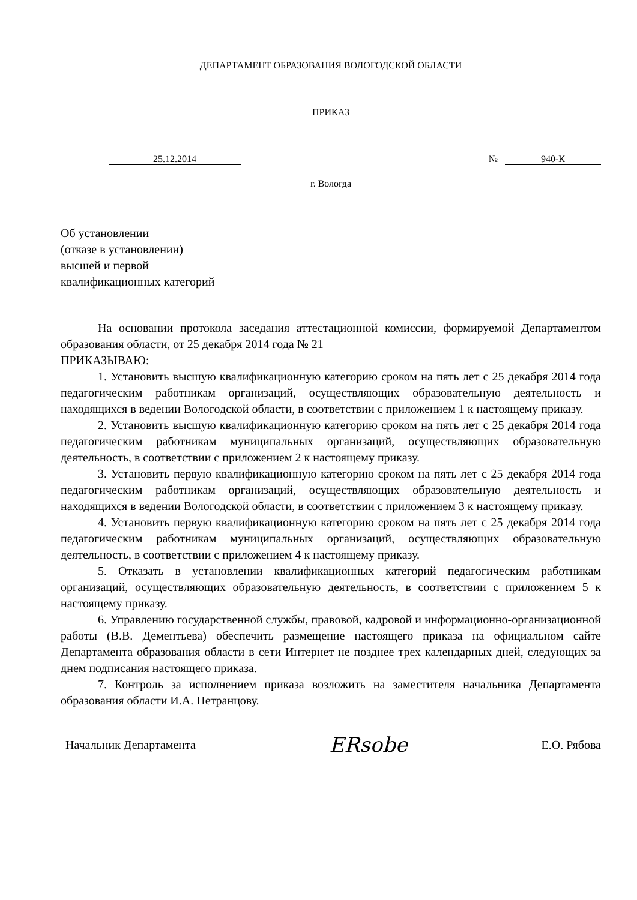ДЕПАРТАМЕНТ ОБРАЗОВАНИЯ ВОЛОГОДСКОЙ ОБЛАСТИ
ПРИКАЗ
25.12.2014 № 940-К
г. Вологда
Об установлении
(отказе в установлении)
высшей и первой
квалификационных категорий
На основании протокола заседания аттестационной комиссии, формируемой Департаментом образования области, от 25 декабря 2014 года № 21
ПРИКАЗЫВАЮ:
1. Установить высшую квалификационную категорию сроком на пять лет с 25 декабря 2014 года педагогическим работникам организаций, осуществляющих образовательную деятельность и находящихся в ведении Вологодской области, в соответствии с приложением 1 к настоящему приказу.
2. Установить высшую квалификационную категорию сроком на пять лет с 25 декабря 2014 года педагогическим работникам муниципальных организаций, осуществляющих образовательную деятельность, в соответствии с приложением 2 к настоящему приказу.
3. Установить первую квалификационную категорию сроком на пять лет с 25 декабря 2014 года педагогическим работникам организаций, осуществляющих образовательную деятельность и находящихся в ведении Вологодской области, в соответствии с приложением 3 к настоящему приказу.
4. Установить первую квалификационную категорию сроком на пять лет с 25 декабря 2014 года педагогическим работникам муниципальных организаций, осуществляющих образовательную деятельность, в соответствии с приложением 4 к настоящему приказу.
5. Отказать в установлении квалификационных категорий педагогическим работникам организаций, осуществляющих образовательную деятельность, в соответствии с приложением 5 к настоящему приказу.
6. Управлению государственной службы, правовой, кадровой и информационно-организационной работы (В.В. Дементьева) обеспечить размещение настоящего приказа на официальном сайте Департамента образования области в сети Интернет не позднее трех календарных дней, следующих за днем подписания настоящего приказа.
7. Контроль за исполнением приказа возложить на заместителя начальника Департамента образования области И.А. Петранцову.
Начальник Департамента ERsobe Е.О. Рябова